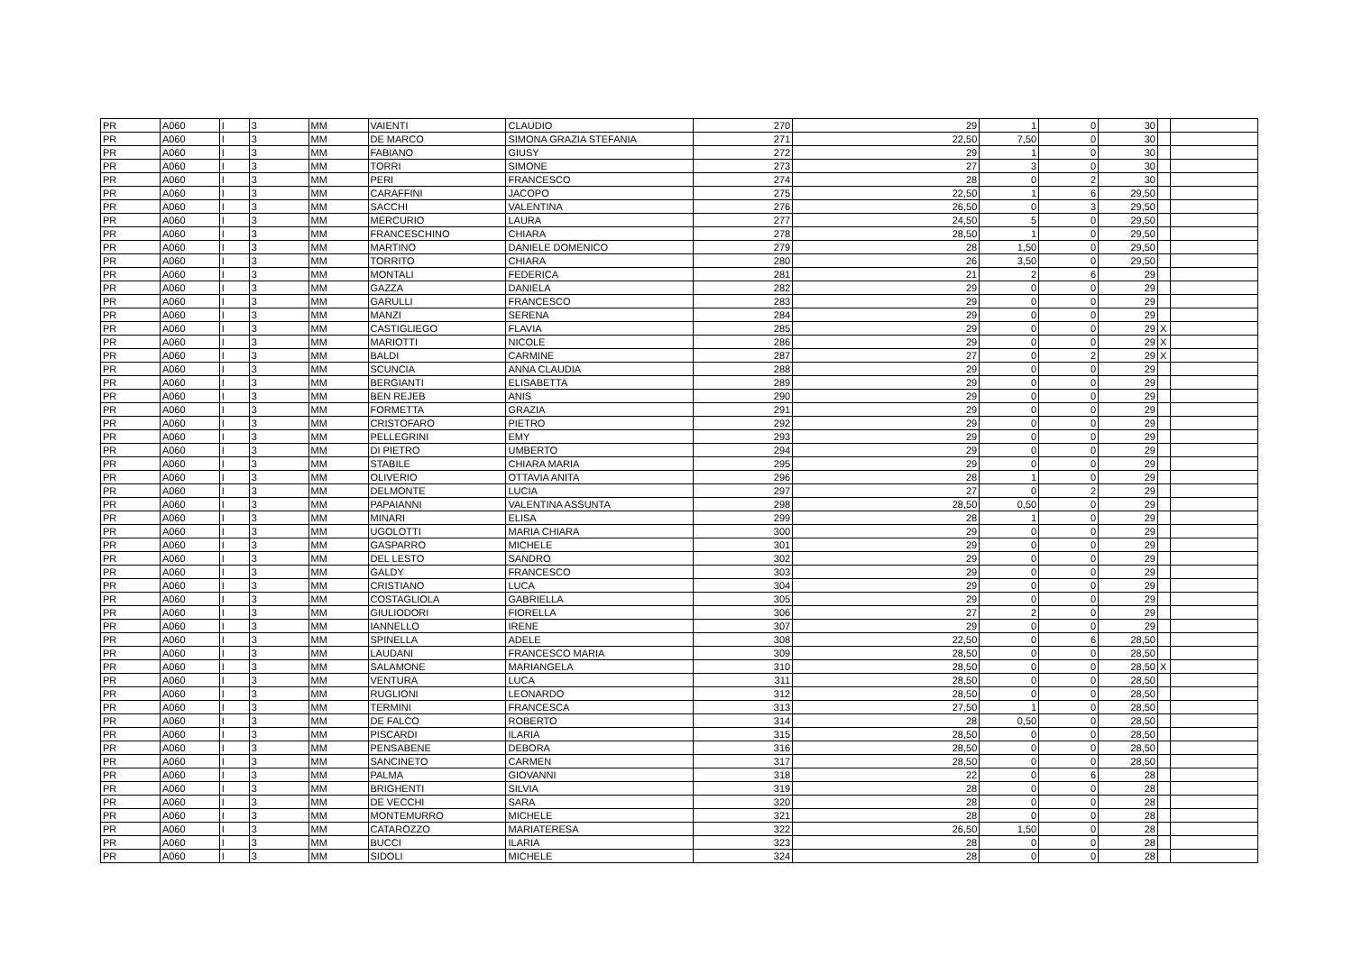| PR | A060 | I | 3 | MM | VAIENTI | CLAUDIO | 270 | 29 | 1 | 0 | 30 | | |
| PR | A060 | I | 3 | MM | DE MARCO | SIMONA GRAZIA STEFANIA | 271 | 22,50 | 7,50 | 0 | 30 | | |
| PR | A060 | I | 3 | MM | FABIANO | GIUSY | 272 | 29 | 1 | 0 | 30 | | |
| PR | A060 | I | 3 | MM | TORRI | SIMONE | 273 | 27 | 3 | 0 | 30 | | |
| PR | A060 | I | 3 | MM | PERI | FRANCESCO | 274 | 28 | 0 | 2 | 30 | | |
| PR | A060 | I | 3 | MM | CARAFFINI | JACOPO | 275 | 22,50 | 1 | 6 | 29,50 | | |
| PR | A060 | I | 3 | MM | SACCHI | VALENTINA | 276 | 26,50 | 0 | 3 | 29,50 | | |
| PR | A060 | I | 3 | MM | MERCURIO | LAURA | 277 | 24,50 | 5 | 0 | 29,50 | | |
| PR | A060 | I | 3 | MM | FRANCESCHINO | CHIARA | 278 | 28,50 | 1 | 0 | 29,50 | | |
| PR | A060 | I | 3 | MM | MARTINO | DANIELE DOMENICO | 279 | 28 | 1,50 | 0 | 29,50 | | |
| PR | A060 | I | 3 | MM | TORRITO | CHIARA | 280 | 26 | 3,50 | 0 | 29,50 | | |
| PR | A060 | I | 3 | MM | MONTALI | FEDERICA | 281 | 21 | 2 | 6 | 29 | | |
| PR | A060 | I | 3 | MM | GAZZA | DANIELA | 282 | 29 | 0 | 0 | 29 | | |
| PR | A060 | I | 3 | MM | GARULLI | FRANCESCO | 283 | 29 | 0 | 0 | 29 | | |
| PR | A060 | I | 3 | MM | MANZI | SERENA | 284 | 29 | 0 | 0 | 29 | | |
| PR | A060 | I | 3 | MM | CASTIGLIEGO | FLAVIA | 285 | 29 | 0 | 0 | 29 | X | |
| PR | A060 | I | 3 | MM | MARIOTTI | NICOLE | 286 | 29 | 0 | 0 | 29 | X | |
| PR | A060 | I | 3 | MM | BALDI | CARMINE | 287 | 27 | 0 | 2 | 29 | X | |
| PR | A060 | I | 3 | MM | SCUNCIA | ANNA CLAUDIA | 288 | 29 | 0 | 0 | 29 | | |
| PR | A060 | I | 3 | MM | BERGIANTI | ELISABETTA | 289 | 29 | 0 | 0 | 29 | | |
| PR | A060 | I | 3 | MM | BEN REJEB | ANIS | 290 | 29 | 0 | 0 | 29 | | |
| PR | A060 | I | 3 | MM | FORMETTA | GRAZIA | 291 | 29 | 0 | 0 | 29 | | |
| PR | A060 | I | 3 | MM | CRISTOFARO | PIETRO | 292 | 29 | 0 | 0 | 29 | | |
| PR | A060 | I | 3 | MM | PELLEGRINI | EMY | 293 | 29 | 0 | 0 | 29 | | |
| PR | A060 | I | 3 | MM | DI PIETRO | UMBERTO | 294 | 29 | 0 | 0 | 29 | | |
| PR | A060 | I | 3 | MM | STABILE | CHIARA MARIA | 295 | 29 | 0 | 0 | 29 | | |
| PR | A060 | I | 3 | MM | OLIVERIO | OTTAVIA ANITA | 296 | 28 | 1 | 0 | 29 | | |
| PR | A060 | I | 3 | MM | DELMONTE | LUCIA | 297 | 27 | 0 | 2 | 29 | | |
| PR | A060 | I | 3 | MM | PAPAIANNI | VALENTINA ASSUNTA | 298 | 28,50 | 0,50 | 0 | 29 | | |
| PR | A060 | I | 3 | MM | MINARI | ELISA | 299 | 28 | 1 | 0 | 29 | | |
| PR | A060 | I | 3 | MM | UGOLOTTI | MARIA CHIARA | 300 | 29 | 0 | 0 | 29 | | |
| PR | A060 | I | 3 | MM | GASPARRO | MICHELE | 301 | 29 | 0 | 0 | 29 | | |
| PR | A060 | I | 3 | MM | DEL LESTO | SANDRO | 302 | 29 | 0 | 0 | 29 | | |
| PR | A060 | I | 3 | MM | GALDY | FRANCESCO | 303 | 29 | 0 | 0 | 29 | | |
| PR | A060 | I | 3 | MM | CRISTIANO | LUCA | 304 | 29 | 0 | 0 | 29 | | |
| PR | A060 | I | 3 | MM | COSTAGLIOLA | GABRIELLA | 305 | 29 | 0 | 0 | 29 | | |
| PR | A060 | I | 3 | MM | GIULIODORI | FIORELLA | 306 | 27 | 2 | 0 | 29 | | |
| PR | A060 | I | 3 | MM | IANNELLO | IRENE | 307 | 29 | 0 | 0 | 29 | | |
| PR | A060 | I | 3 | MM | SPINELLA | ADELE | 308 | 22,50 | 0 | 6 | 28,50 | | |
| PR | A060 | I | 3 | MM | LAUDANI | FRANCESCO MARIA | 309 | 28,50 | 0 | 0 | 28,50 | | |
| PR | A060 | I | 3 | MM | SALAMONE | MARIANGELA | 310 | 28,50 | 0 | 0 | 28,50 | X | |
| PR | A060 | I | 3 | MM | VENTURA | LUCA | 311 | 28,50 | 0 | 0 | 28,50 | | |
| PR | A060 | I | 3 | MM | RUGLIONI | LEONARDO | 312 | 28,50 | 0 | 0 | 28,50 | | |
| PR | A060 | I | 3 | MM | TERMINI | FRANCESCA | 313 | 27,50 | 1 | 0 | 28,50 | | |
| PR | A060 | I | 3 | MM | DE FALCO | ROBERTO | 314 | 28 | 0,50 | 0 | 28,50 | | |
| PR | A060 | I | 3 | MM | PISCARDI | ILARIA | 315 | 28,50 | 0 | 0 | 28,50 | | |
| PR | A060 | I | 3 | MM | PENSABENE | DEBORA | 316 | 28,50 | 0 | 0 | 28,50 | | |
| PR | A060 | I | 3 | MM | SANCINETO | CARMEN | 317 | 28,50 | 0 | 0 | 28,50 | | |
| PR | A060 | I | 3 | MM | PALMA | GIOVANNI | 318 | 22 | 0 | 6 | 28 | | |
| PR | A060 | I | 3 | MM | BRIGHENTI | SILVIA | 319 | 28 | 0 | 0 | 28 | | |
| PR | A060 | I | 3 | MM | DE VECCHI | SARA | 320 | 28 | 0 | 0 | 28 | | |
| PR | A060 | I | 3 | MM | MONTEMURRO | MICHELE | 321 | 28 | 0 | 0 | 28 | | |
| PR | A060 | I | 3 | MM | CATAROZZO | MARIATERESA | 322 | 26,50 | 1,50 | 0 | 28 | | |
| PR | A060 | I | 3 | MM | BUCCI | ILARIA | 323 | 28 | 0 | 0 | 28 | | |
| PR | A060 | I | 3 | MM | SIDOLI | MICHELE | 324 | 28 | 0 | 0 | 28 | | |